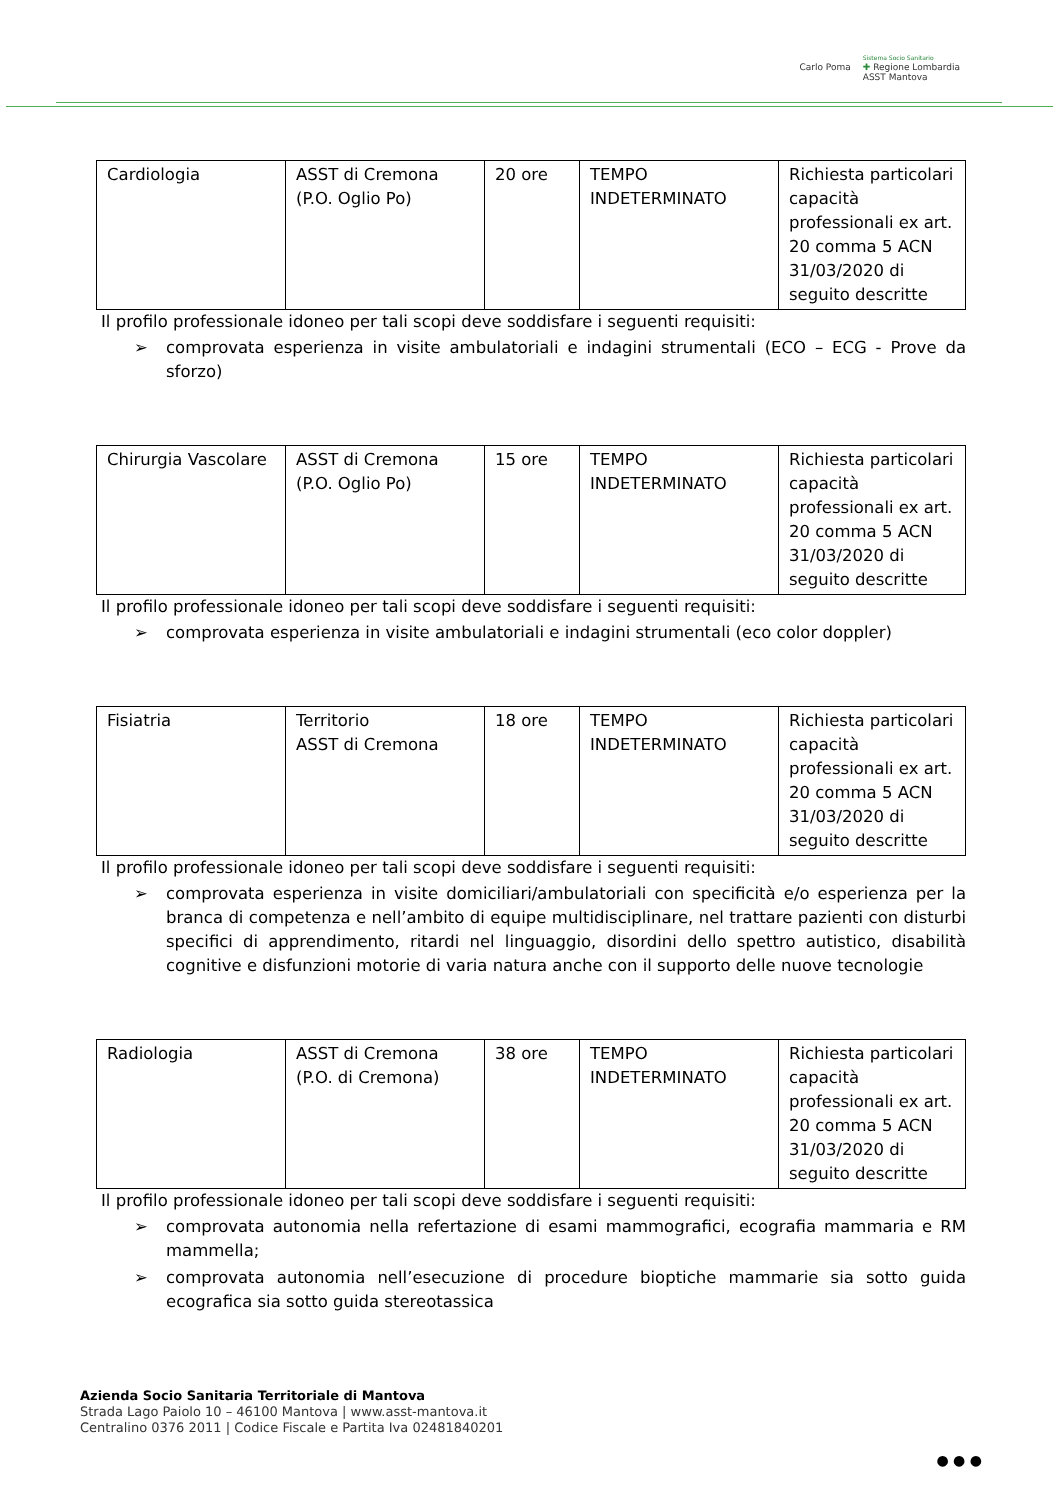Carlo Poma Sistema Socio Sanitario
✚ Regione Lombardia
ASST Mantova
| Cardiologia | ASST di Cremona (P.O. Oglio Po) | 20 ore | TEMPO INDETERMINATO | Richiesta particolari capacità professionali ex art. 20 comma 5 ACN 31/03/2020 di seguito descritte |
Il profilo professionale idoneo per tali scopi deve soddisfare i seguenti requisiti:
➢ comprovata esperienza in visite ambulatoriali e indagini strumentali (ECO – ECG - Prove da sforzo)
| Chirurgia Vascolare | ASST di Cremona (P.O. Oglio Po) | 15 ore | TEMPO INDETERMINATO | Richiesta particolari capacità professionali ex art. 20 comma 5 ACN 31/03/2020 di seguito descritte |
Il profilo professionale idoneo per tali scopi deve soddisfare i seguenti requisiti:
➢ comprovata esperienza in visite ambulatoriali e indagini strumentali (eco color doppler)
| Fisiatria | Territorio ASST di Cremona | 18 ore | TEMPO INDETERMINATO | Richiesta particolari capacità professionali ex art. 20 comma 5 ACN 31/03/2020 di seguito descritte |
Il profilo professionale idoneo per tali scopi deve soddisfare i seguenti requisiti:
➢ comprovata esperienza in visite domiciliari/ambulatoriali con specificità e/o esperienza per la branca di competenza e nell’ambito di equipe multidisciplinare, nel trattare pazienti con disturbi specifici di apprendimento, ritardi nel linguaggio, disordini dello spettro autistico, disabilità cognitive e disfunzioni motorie di varia natura anche con il supporto delle nuove tecnologie
| Radiologia | ASST di Cremona (P.O. di Cremona) | 38 ore | TEMPO INDETERMINATO | Richiesta particolari capacità professionali ex art. 20 comma 5 ACN 31/03/2020 di seguito descritte |
Il profilo professionale idoneo per tali scopi deve soddisfare i seguenti requisiti:
➢ comprovata autonomia nella refertazione di esami mammografici, ecografia mammaria e RM mammella;
➢ comprovata autonomia nell’esecuzione di procedure bioptiche mammarie sia sotto guida ecografica sia sotto guida stereotassica
Azienda Socio Sanitaria Territoriale di Mantova
Strada Lago Paiolo 10 – 46100 Mantova | www.asst-mantova.it
Centralino 0376 2011 | Codice Fiscale e Partita Iva 02481840201
● ● ●